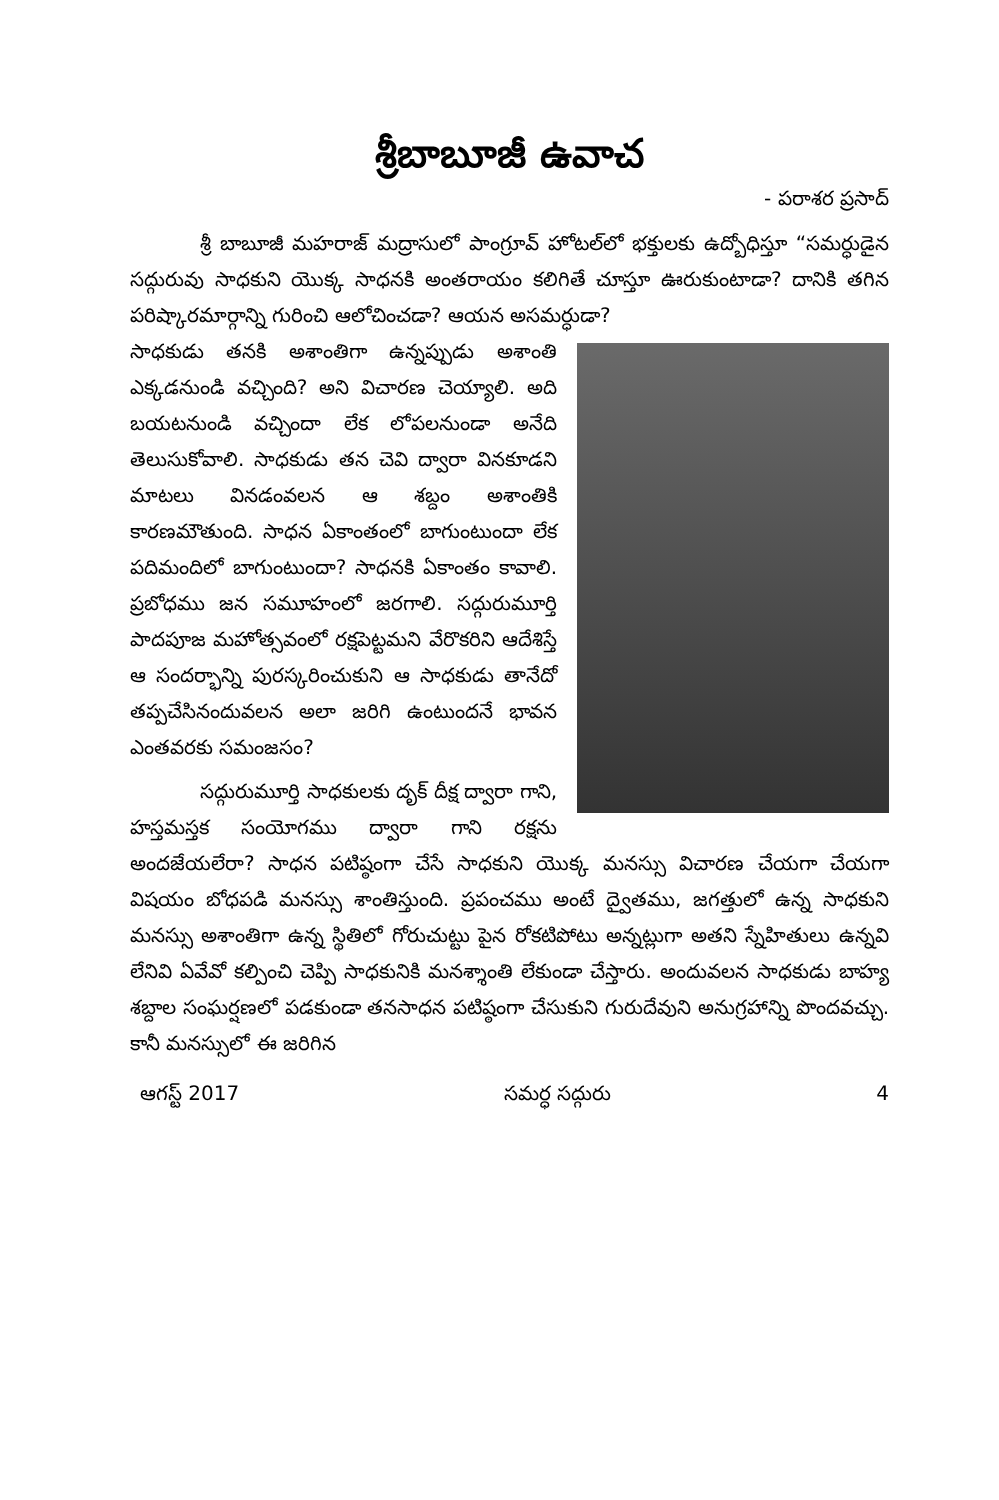శ్రీబాబూజీ ఉవాచ
- పరాశర ప్రసాద్
శ్రీ బాబూజీ మహరాజ్ మద్రాసులో పాంగ్రూవ్ హోటల్‌లో భక్తులకు ఉద్బోధిస్తూ “సమర్ధుడైన సద్గురువు సాధకుని యొక్క సాధనకి అంతరాయం కలిగితే చూస్తూ ఊరుకుంటాడా? దానికి తగిన పరిష్కారమార్గాన్ని గురించి ఆలోచించడా? ఆయన అసమర్ధుడా?
సాధకుడు తనకి అశాంతిగా ఉన్నప్పుడు అశాంతి ఎక్కడనుండి వచ్చింది? అని విచారణ చెయ్యాలి. అది బయటనుండి వచ్చిందా లేక లోపలనుండా అనేది తెలుసుకోవాలి. సాధకుడు తన చెవి ద్వారా వినకూడని మాటలు వినడంవలన ఆ శబ్దం అశాంతికి కారణమౌతుంది. సాధన ఏకాంతంలో బాగుంటుందా లేక పదిమందిలో బాగుంటుందా? సాధనకి ఏకాంతం కావాలి. ప్రబోధము జన సమూహంలో జరగాలి. సద్గురుమూర్తి పాదపూజ మహోత్సవంలో రక్షపెట్టమని వేరొకరిని ఆదేశిస్తే ఆ సందర్భాన్ని పురస్కరించుకుని ఆ సాధకుడు తానేదో తప్పచేసినందువలన అలా జరిగి ఉంటుందనే భావన ఎంతవరకు సమంజసం?
సద్గురుమూర్తి సాధకులకు దృక్ దీక్ష ద్వారా గాని, హస్తమస్తక సంయోగము ద్వారా గాని రక్షను అందజేయలేరా? సాధన పటిష్ఠంగా చేసే సాధకుని యొక్క మనస్సు విచారణ చేయగా చేయగా విషయం బోధపడి మనస్సు శాంతిస్తుంది. ప్రపంచము అంటే ద్వైతము, జగత్తులో ఉన్న సాధకుని మనస్సు అశాంతిగా ఉన్న స్థితిలో గోరుచుట్టు పైన రోకటిపోటు అన్నట్లుగా అతని స్నేహితులు ఉన్నవి లేనివి ఏవేవో కల్పించి చెప్పి సాధకునికి మనశ్శాంతి లేకుండా చేస్తారు. అందువలన సాధకుడు బాహ్య శబ్దాల సంఘర్షణలో పడకుండా తనసాధన పటిష్ఠంగా చేసుకుని గురుదేవుని అనుగ్రహాన్ని పొందవచ్చు. కానీ మనస్సులో ఈ జరిగిన
ఆగస్ట్ 2017 సమర్ధ సద్గురు 4